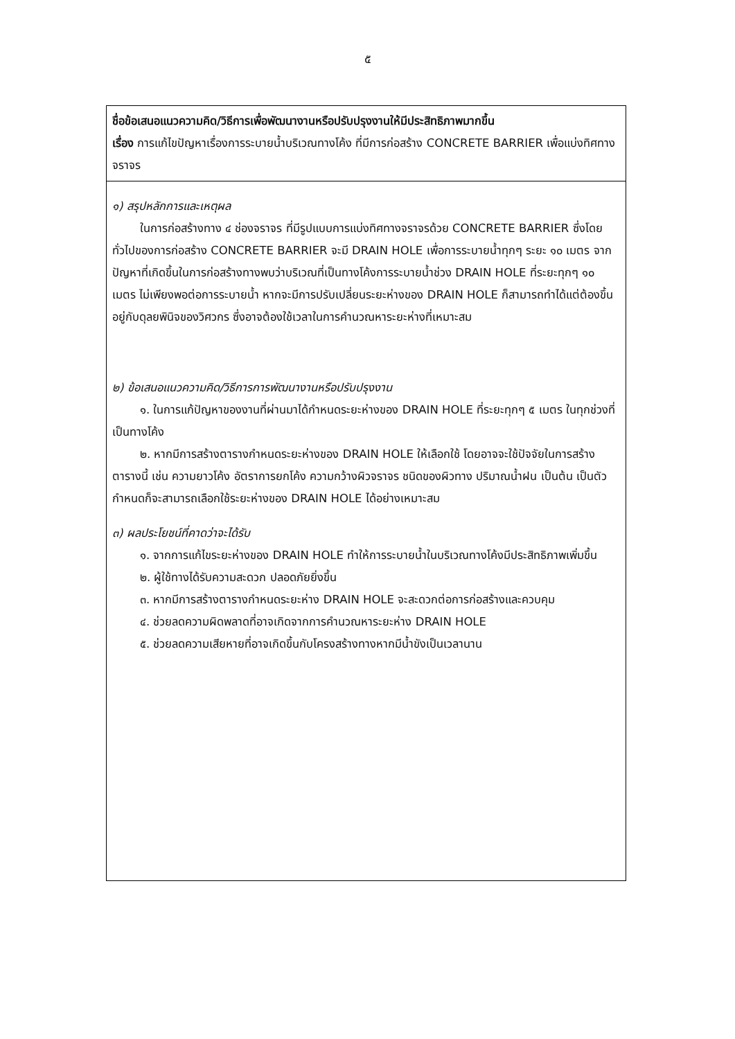๕
ชื่อข้อเสนอแนวความคิด/วิธีการเพื่อพัฒนางานหรือปรับปรุงงานให้มีประสิทธิภาพมากขึ้น
เรื่อง การแก้ไขปัญหาเรื่องการระบายน้ำบริเวณทางโค้ง ที่มีการก่อสร้าง CONCRETE BARRIER เพื่อแบ่งทิศทางจราจร
๑) สรุปหลักการและเหตุผล
ในการก่อสร้างทาง ๔ ช่องจราจร ที่มีรูปแบบการแบ่งทิศทางจราจรด้วย CONCRETE BARRIER ซึ่งโดยทั่วไปของการก่อสร้าง CONCRETE BARRIER จะมี DRAIN HOLE เพื่อการระบายน้ำทุกๆ ระยะ ๑๐ เมตร จากปัญหาที่เกิดขึ้นในการก่อสร้างทางพบว่าบริเวณที่เป็นทางโค้งการระบายน้ำช่วง DRAIN HOLE ที่ระยะทุกๆ ๑๐ เมตร ไม่เพียงพอต่อการระบายน้ำ หากจะมีการปรับเปลี่ยนระยะห่างของ DRAIN HOLE ก็สามารถทำได้แต่ต้องขึ้นอยู่กับดุลยพินิจของวิศวกร ซึ่งอาจต้องใช้เวลาในการคำนวณหาระยะห่างที่เหมาะสม
๒) ข้อเสนอแนวความคิด/วิธีการการพัฒนางานหรือปรับปรุงงาน
๑. ในการแก้ปัญหาของงานที่ผ่านมาได้กำหนดระยะห่างของ DRAIN HOLE ที่ระยะทุกๆ ๕ เมตร ในทุกช่วงที่เป็นทางโค้ง
๒. หากมีการสร้างตารางกำหนดระยะห่างของ DRAIN HOLE ให้เลือกใช้ โดยอาจจะใช้ปัจจัยในการสร้างตารางนี้ เช่น ความยาวโค้ง อัตราการยกโค้ง ความกว้างผิวจราจร ชนิดของผิวทาง ปริมาณน้ำฝน เป็นต้น เป็นตัวกำหนดก็จะสามารถเลือกใช้ระยะห่างของ DRAIN HOLE ได้อย่างเหมาะสม
๓) ผลประโยชน์ที่คาดว่าจะได้รับ
๑. จากการแก้ไขระยะห่างของ DRAIN HOLE ทำให้การระบายน้ำในบริเวณทางโค้งมีประสิทธิภาพเพิ่มขึ้น
๒. ผู้ใช้ทางได้รับความสะดวก ปลอดภัยยิ่งขึ้น
๓. หากมีการสร้างตารางกำหนดระยะห่าง DRAIN HOLE จะสะดวกต่อการก่อสร้างและควบคุม
๔. ช่วยลดความผิดพลาดที่อาจเกิดจากการคำนวณหาระยะห่าง DRAIN HOLE
๕. ช่วยลดความเสียหายที่อาจเกิดขึ้นกับโครงสร้างทางหากมีน้ำขังเป็นเวลานาน